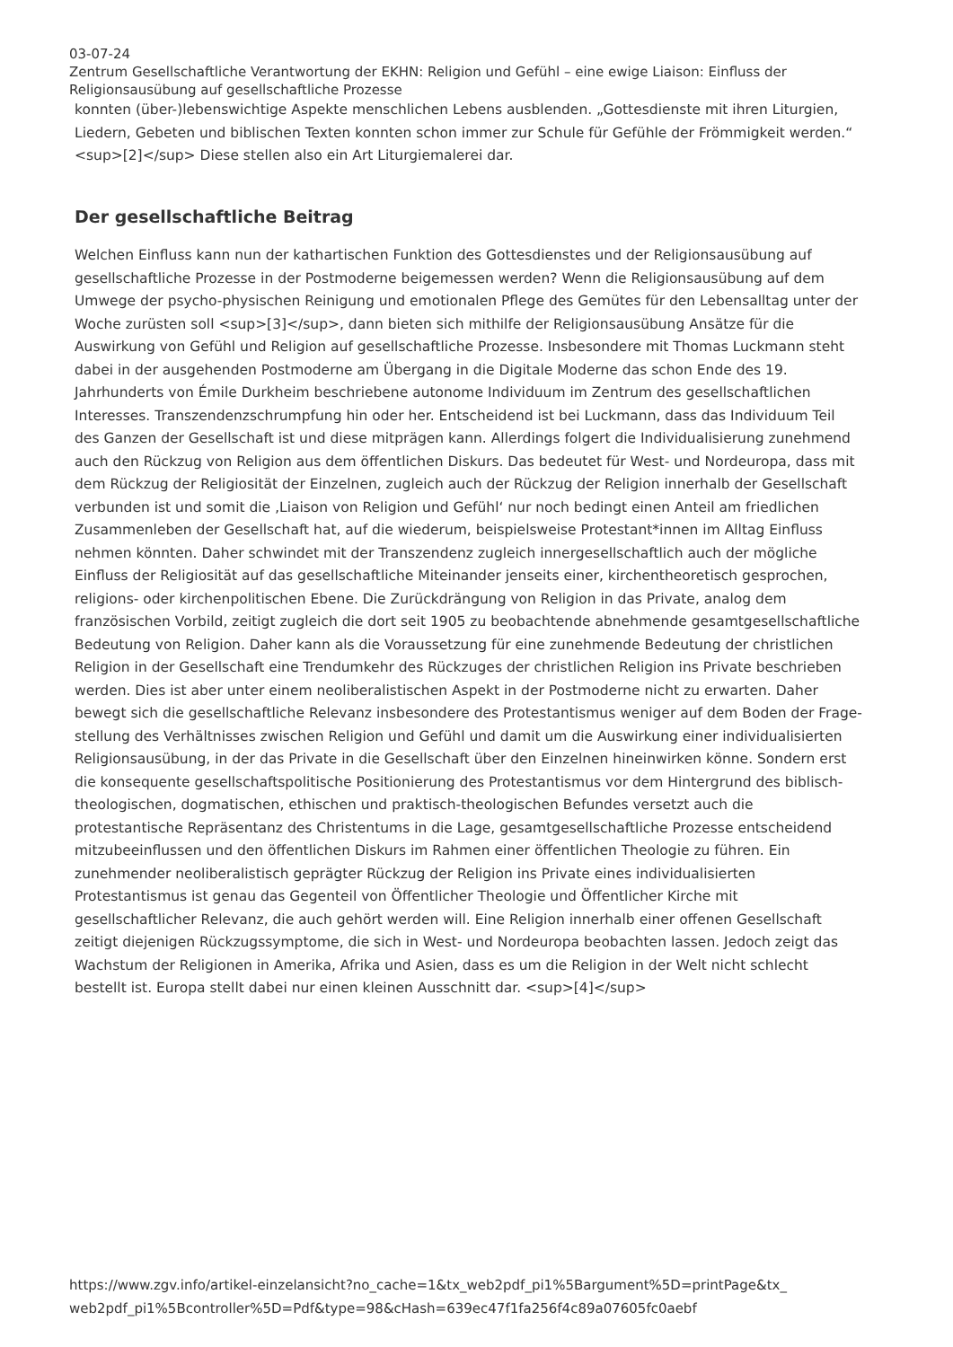03-07-24
Zentrum Gesellschaftliche Verantwortung der EKHN: Religion und Gefühl – eine ewige Liaison: Einfluss der Religionsausübung auf gesellschaftliche Prozesse
konnten (über-)lebenswichtige Aspekte menschlichen Lebens ausblenden. „Gottesdienste mit ihren Liturgien, Liedern, Gebeten und biblischen Texten konnten schon immer zur Schule für Gefühle der Frömmigkeit werden.“ <sup>[2]</sup> Diese stellen also ein Art Liturgiemalerei dar.
Der gesellschaftliche Beitrag
Welchen Einfluss kann nun der kathartischen Funktion des Gottesdienstes und der Religions­ausübung auf gesellschaftliche Prozesse in der Postmoderne beigemessen werden? Wenn die Religionsausübung auf dem Umwege der psycho-physischen Reinigung und emotionalen Pflege des Gemütes für den Lebensalltag unter der Woche zurüsten soll <sup>[3]</sup>, dann bieten sich mithilfe der Religionsausübung Ansätze für die Auswirkung von Gefühl und Religion auf gesellschaftliche Prozesse. Insbesondere mit Thomas Luckmann steht dabei in der ausgehenden Postmoderne am Übergang in die Digitale Moderne das schon Ende des 19. Jahrhunderts von Émile Durkheim beschriebene autonome Individuum im Zentrum des gesellschaftlichen Interesses. Transzendenzschrumpfung hin oder her. Entscheidend ist bei Luckmann, dass das Individuum Teil des Ganzen der Gesellschaft ist und diese mitprägen kann. Allerdings folgert die Individualisierung zunehmend auch den Rückzug von Religion aus dem öffentlichen Diskurs. Das bedeutet für West- und Nordeuropa, dass mit dem Rückzug der Religiosität der Einzelnen, zugleich auch der Rückzug der Religion innerhalb der Gesellschaft verbunden ist und somit die ‚Liaison von Religion und Gefühl‘ nur noch bedingt einen Anteil am friedlichen Zusammenleben der Gesellschaft hat, auf die wiederum, beispielsweise Protestant*innen im Alltag Einfluss nehmen könnten. Daher schwindet mit der Transzendenz zugleich innergesellschaftlich auch der mögliche Einfluss der Religiosität auf das gesellschaftliche Miteinander jenseits einer, kirchentheoretisch gesprochen, religions- oder kirchenpolitischen Ebene. Die Zurückdrängung von Religion in das Private, analog dem französischen Vorbild, zeitigt zugleich die dort seit 1905 zu beobachtende abnehmende gesamtgesellschaftliche Bedeutung von Religion. Daher kann als die Voraussetzung für eine zunehmende Bedeutung der christlichen Religion in der Gesellschaft eine Trendumkehr des Rückzuges der christlichen Religion ins Private beschrieben werden. Dies ist aber unter einem neoliberalistischen Aspekt in der Postmoderne nicht zu erwarten. Daher bewegt sich die gesellschaftliche Relevanz insbesondere des Protestantismus weniger auf dem Boden der Frage­stellung des Verhältnisses zwischen Religion und Gefühl und damit um die Auswirkung einer individualisierten Religionsausübung, in der das Private in die Gesellschaft über den Einzelnen hinein­wirken könne. Sondern erst die konsequente gesellschaftspolitische Positionierung des Protes­tantismus vor dem Hintergrund des biblisch-theologischen, dogmatischen, ethischen und praktisch-theologischen Befundes versetzt auch die protestantische Repräsentanz des Christentums in die Lage, gesamtgesellschaftliche Prozesse entscheidend mitzubeeinflussen und den öffentlichen Diskurs im Rahmen einer öffentlichen Theologie zu führen. Ein zunehmender neoliberalistisch geprägter Rückzug der Religion ins Private eines individualisierten Protestantismus ist genau das Gegenteil von Öffentlicher Theologie und Öffentlicher Kirche mit gesellschaftlicher Relevanz, die auch gehört werden will. Eine Religion innerhalb einer offenen Gesellschaft zeitigt diejenigen Rück­zugssymptome, die sich in West- und Nordeuropa beobachten lassen. Jedoch zeigt das Wachstum der Religionen in Amerika, Afrika und Asien, dass es um die Religion in der Welt nicht schlecht bestellt ist. Europa stellt dabei nur einen kleinen Ausschnitt dar. <sup>[4]</sup>
https://www.zgv.info/artikel-einzelansicht?no_cache=1&tx_web2pdf_pi1%5Bargument%5D=printPage&tx_ web2pdf_pi1%5Bcontroller%5D=Pdf&type=98&cHash=639ec47f1fa256f4c89a07605fc0aebf